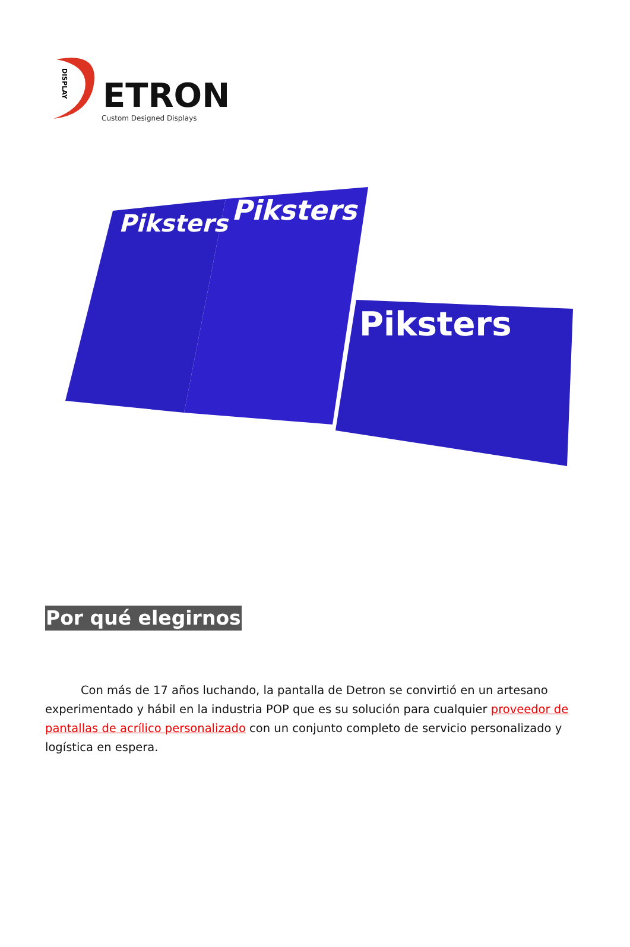DISPLAY
ETRON
Custom Designed Displays
Piksters
Piksters
Piksters
Por qué elegirnos
Con más de 17 años luchando, la pantalla de Detron se convirtió en un artesano experimentado y hábil en la industria POP que es su solución para cualquier proveedor de pantallas de acrílico personalizado con un conjunto completo de servicio personalizado y logística en espera.